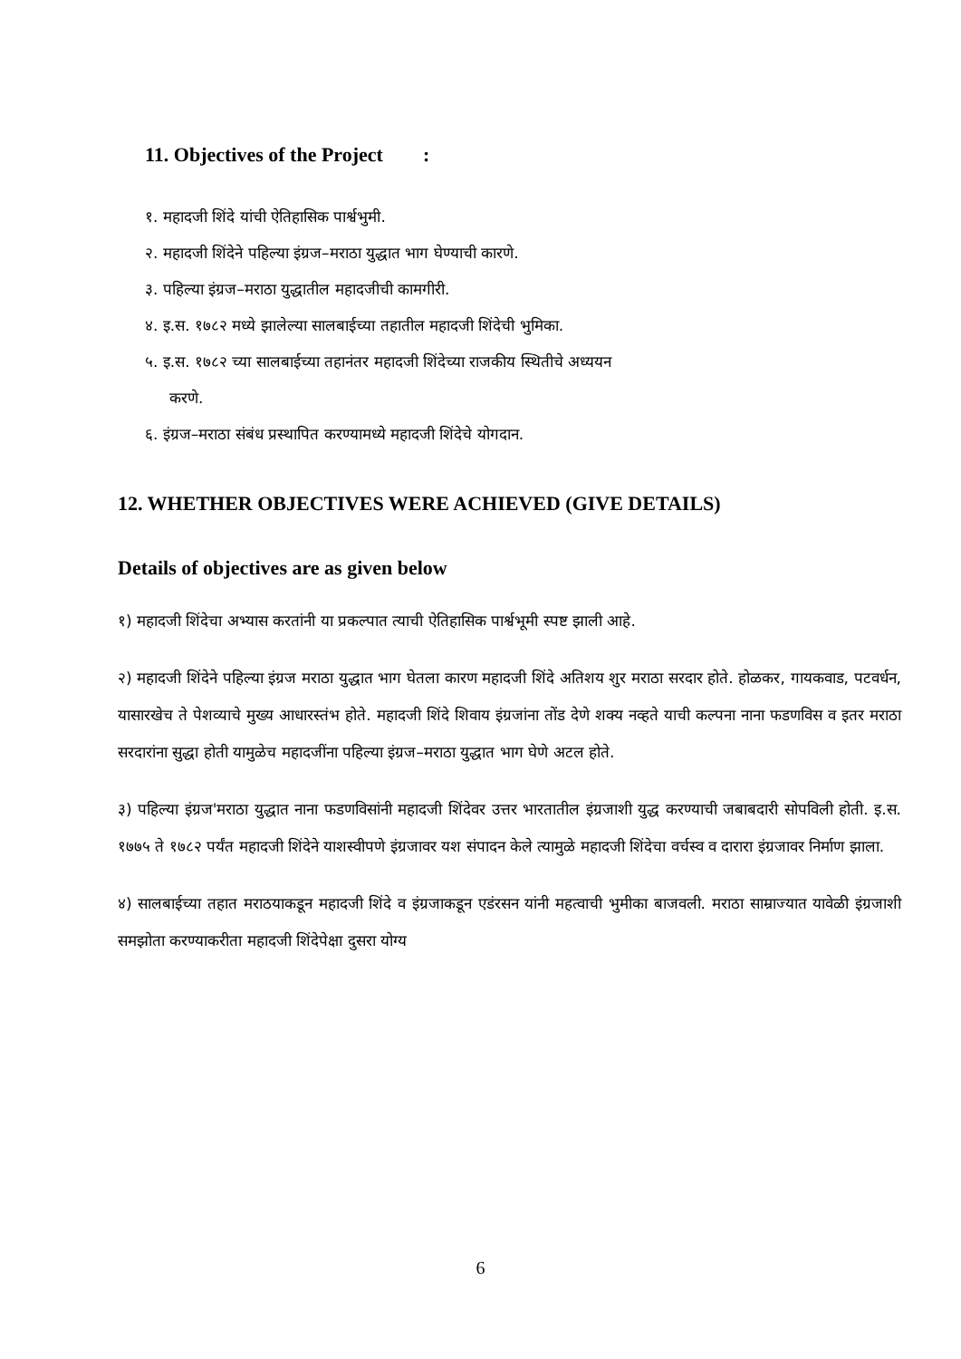11. Objectives of the Project :
१. महादजी शिंदे यांची ऐतिहासिक पार्श्वभुमी.
२. महादजी शिंदेने पहिल्या इंग्रज–मराठा युद्धात भाग घेण्याची कारणे.
३. पहिल्या इंग्रज–मराठा युद्धातील महादजीची कामगीरी.
४. इ.स. १७८२ मध्ये झालेल्या सालबाईच्या तहातील महादजी शिंदेची भुमिका.
५. इ.स. १७८२ च्या सालबाईच्या तहानंतर महादजी शिंदेच्या राजकीय स्थितीचे अध्ययन
करणे.
६. इंग्रज–मराठा संबंध प्रस्थापित करण्यामध्ये महादजी शिंदेचे योगदान.
12. WHETHER OBJECTIVES WERE ACHIEVED (GIVE DETAILS)
Details of objectives are as given below
१) महादजी शिंदेचा अभ्यास करतांनी या प्रकल्पात त्याची ऐतिहासिक पार्श्वभूमी स्पष्ट झाली आहे.
२) महादजी शिंदेने पहिल्या इंग्रज मराठा युद्धात भाग घेतला कारण महादजी शिंदे अतिशय शुर मराठा सरदार होते. होळकर, गायकवाड, पटवर्धन, यासारखेच ते पेशव्याचे मुख्य आधारस्तंभ होते. महादजी शिंदे शिवाय इंग्रजांना तोंड देणे शक्य नव्हते याची कल्पना नाना फडणविस व इतर मराठा सरदारांना सुद्धा होती यामुळेच महादजींना पहिल्या इंग्रज–मराठा युद्धात भाग घेणे अटल होते.
३) पहिल्या इंग्रज'मराठा युद्धात नाना फडणविसांनी महादजी शिंदेवर उत्तर भारतातील इंग्रजाशी युद्ध करण्याची जबाबदारी सोपविली होती. इ.स. १७७५ ते १७८२ पर्यंत महादजी शिंदेने याशस्वीपणे इंग्रजावर यश संपादन केले त्यामुळे महादजी शिंदेचा वर्चस्व व दारारा इंग्रजावर निर्माण झाला.
४) सालबाईच्या तहात मराठयाकडून महादजी शिंदे व इंग्रजाकडून एडंरसन यांनी महत्वाची भुमीका बाजवली. मराठा साम्राज्यात यावेळी इंग्रजाशी समझोता करण्याकरीता महादजी शिंदेपेक्षा दुसरा योग्य
6